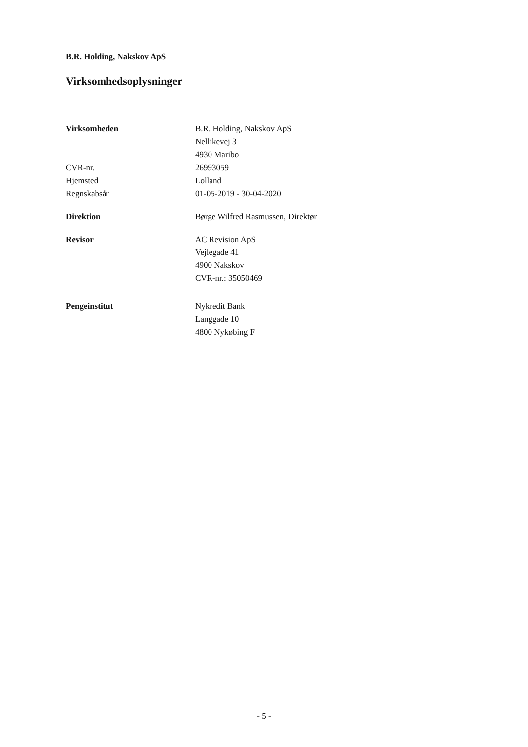B.R. Holding, Nakskov ApS
Virksomhedsoplysninger
| Virksomheden | B.R. Holding, Nakskov ApS Nellikevej 3 4930 Maribo |
| CVR-nr. | 26993059 |
| Hjemsted | Lolland |
| Regnskabsår | 01-05-2019 - 30-04-2020 |
| Direktion | Børge Wilfred Rasmussen, Direktør |
| Revisor | AC Revision ApS Vejlegade 41 4900 Nakskov CVR-nr.: 35050469 |
| Pengeinstitut | Nykredit Bank Langgade 10 4800 Nykøbing F |
- 5 -